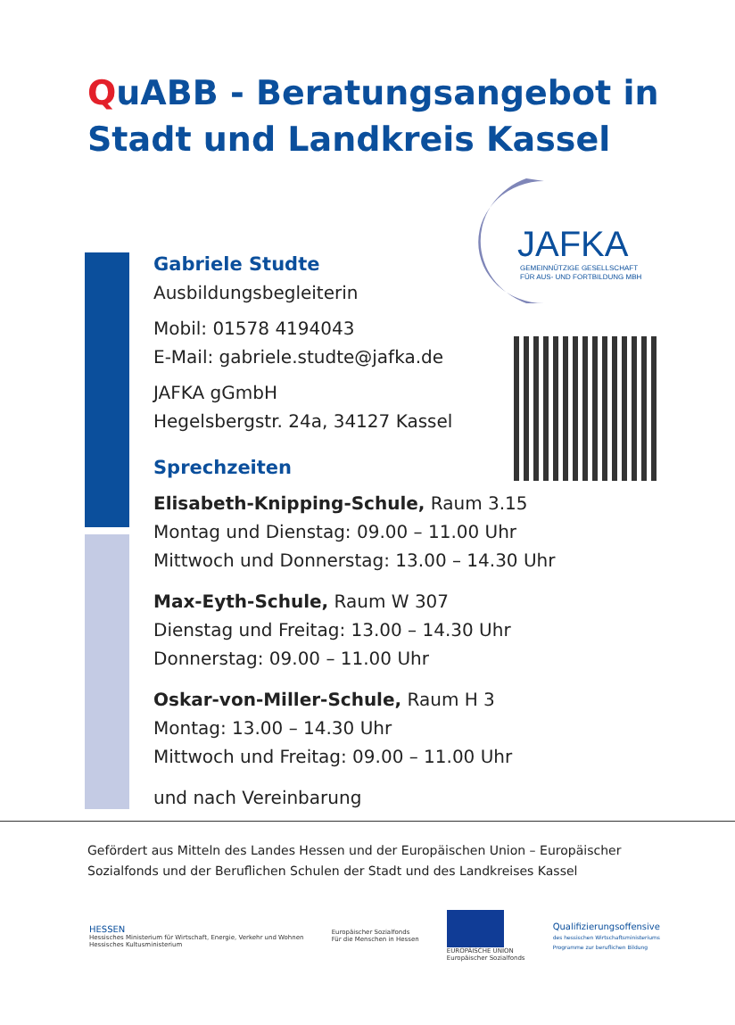QuABB - Beratungsangebot in
Stadt und Landkreis Kassel
JAFKA
GEMEINNÜTZIGE GESELLSCHAFT
FÜR AUS- UND FORTBILDUNG MBH
Gabriele Studte
Ausbildungsbegleiterin
Mobil: 01578 4194043
E-Mail: gabriele.studte@jafka.de
JAFKA gGmbH
Hegelsbergstr. 24a, 34127 Kassel
Sprechzeiten
Elisabeth-Knipping-Schule, Raum 3.15
Montag und Dienstag: 09.00 – 11.00 Uhr
Mittwoch und Donnerstag: 13.00 – 14.30 Uhr
Max-Eyth-Schule, Raum W 307
Dienstag und Freitag: 13.00 – 14.30 Uhr
Donnerstag: 09.00 – 11.00 Uhr
Oskar-von-Miller-Schule, Raum H 3
Montag: 13.00 – 14.30 Uhr
Mittwoch und Freitag: 09.00 – 11.00 Uhr
und nach Vereinbarung
Gefördert aus Mitteln des Landes Hessen und der Europäischen Union – Europäischer Sozialfonds und der Beruflichen Schulen der Stadt und des Landkreises Kassel
HESSEN
Hessisches Ministerium für Wirtschaft, Energie, Verkehr und Wohnen
Hessisches Kultusministerium
Europäischer Sozialfonds
Für die Menschen in Hessen
EUROPÄISCHE UNION
Europäischer Sozialfonds
Qualifizierungsoffensive
des hessischen Wirtschaftsministeriums
Programme zur beruflichen Bildung